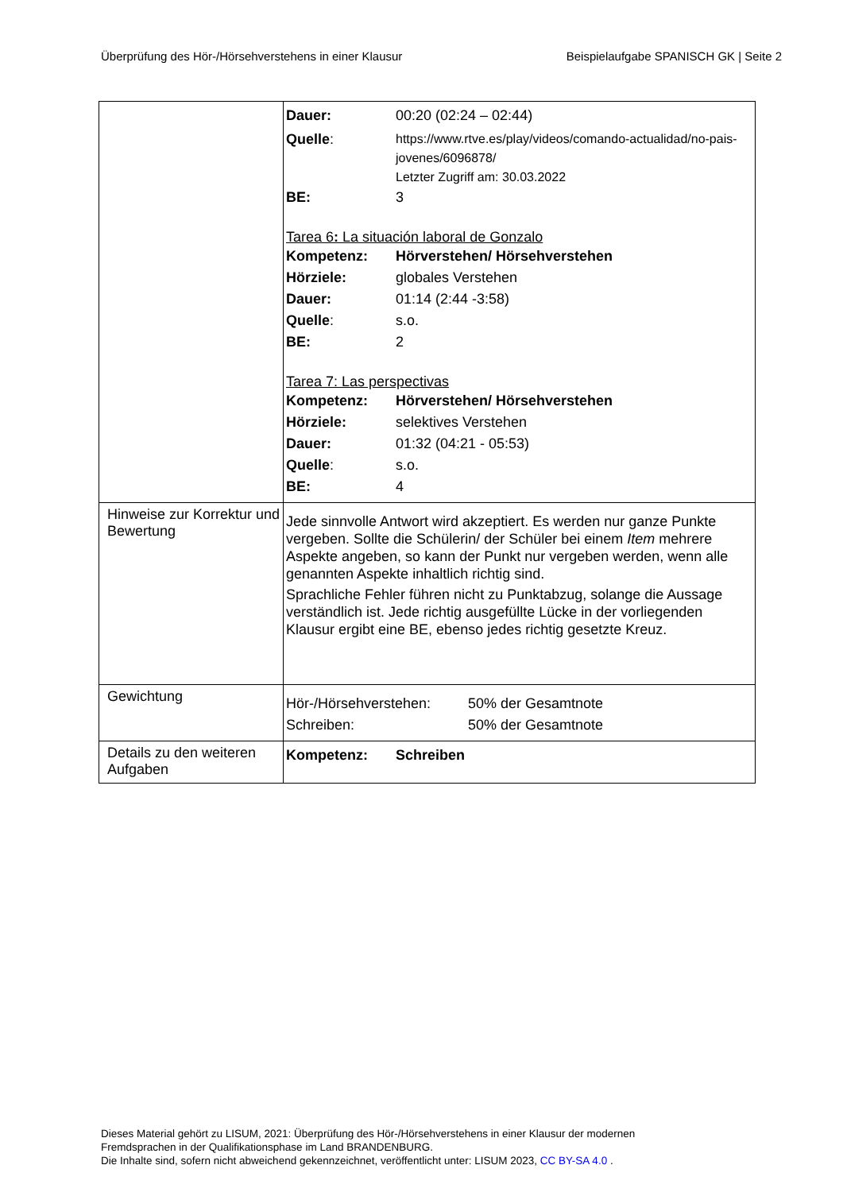Überprüfung des Hör-/Hörsehverstehens in einer Klausur Beispielaufgabe SPANISCH GK | Seite 2
| | Dauer: 00:20 (02:24 – 02:44) Quelle : https://www.rtve.es/play/videos/comando-actualidad/no-pais-jovenes/6096878/ Letzter Zugriff am: 30.03.2022 BE: 3 Tarea 6 : La situación laboral de Gonzalo Kompetenz: Hörverstehen/ Hörsehverstehen Hörziele: globales Verstehen Dauer: 01:14 (2:44 -3:58) Quelle : s.o. BE: 2 Tarea 7: Las perspectivas Kompetenz: Hörverstehen/ Hörsehverstehen Hörziele: selektives Verstehen Dauer: 01:32 (04:21 - 05:53) Quelle : s.o. BE: 4 |
| Hinweise zur Korrektur und Bewertung | Jede sinnvolle Antwort wird akzeptiert. Es werden nur ganze Punkte vergeben. Sollte die Schülerin/ der Schüler bei einem Item mehrere Aspekte angeben, so kann der Punkt nur vergeben werden, wenn alle genannten Aspekte inhaltlich richtig sind. Sprachliche Fehler führen nicht zu Punktabzug, solange die Aussage verständlich ist. Jede richtig ausgefüllte Lücke in der vorliegenden Klausur ergibt eine BE, ebenso jedes richtig gesetzte Kreuz. |
| Gewichtung | Hör-/Hörsehverstehen: 50% der Gesamtnote Schreiben: 50% der Gesamtnote |
| Details zu den weiteren Aufgaben | Kompetenz: Schreiben |
Dieses Material gehört zu LISUM, 2021: Überprüfung des Hör-/Hörsehverstehens in einer Klausur der modernen
Fremdsprachen in der Qualifikationsphase im Land BRANDENBURG.
Die Inhalte sind, sofern nicht abweichend gekennzeichnet, veröffentlicht unter: LISUM 2023, CC BY-SA 4.0 .